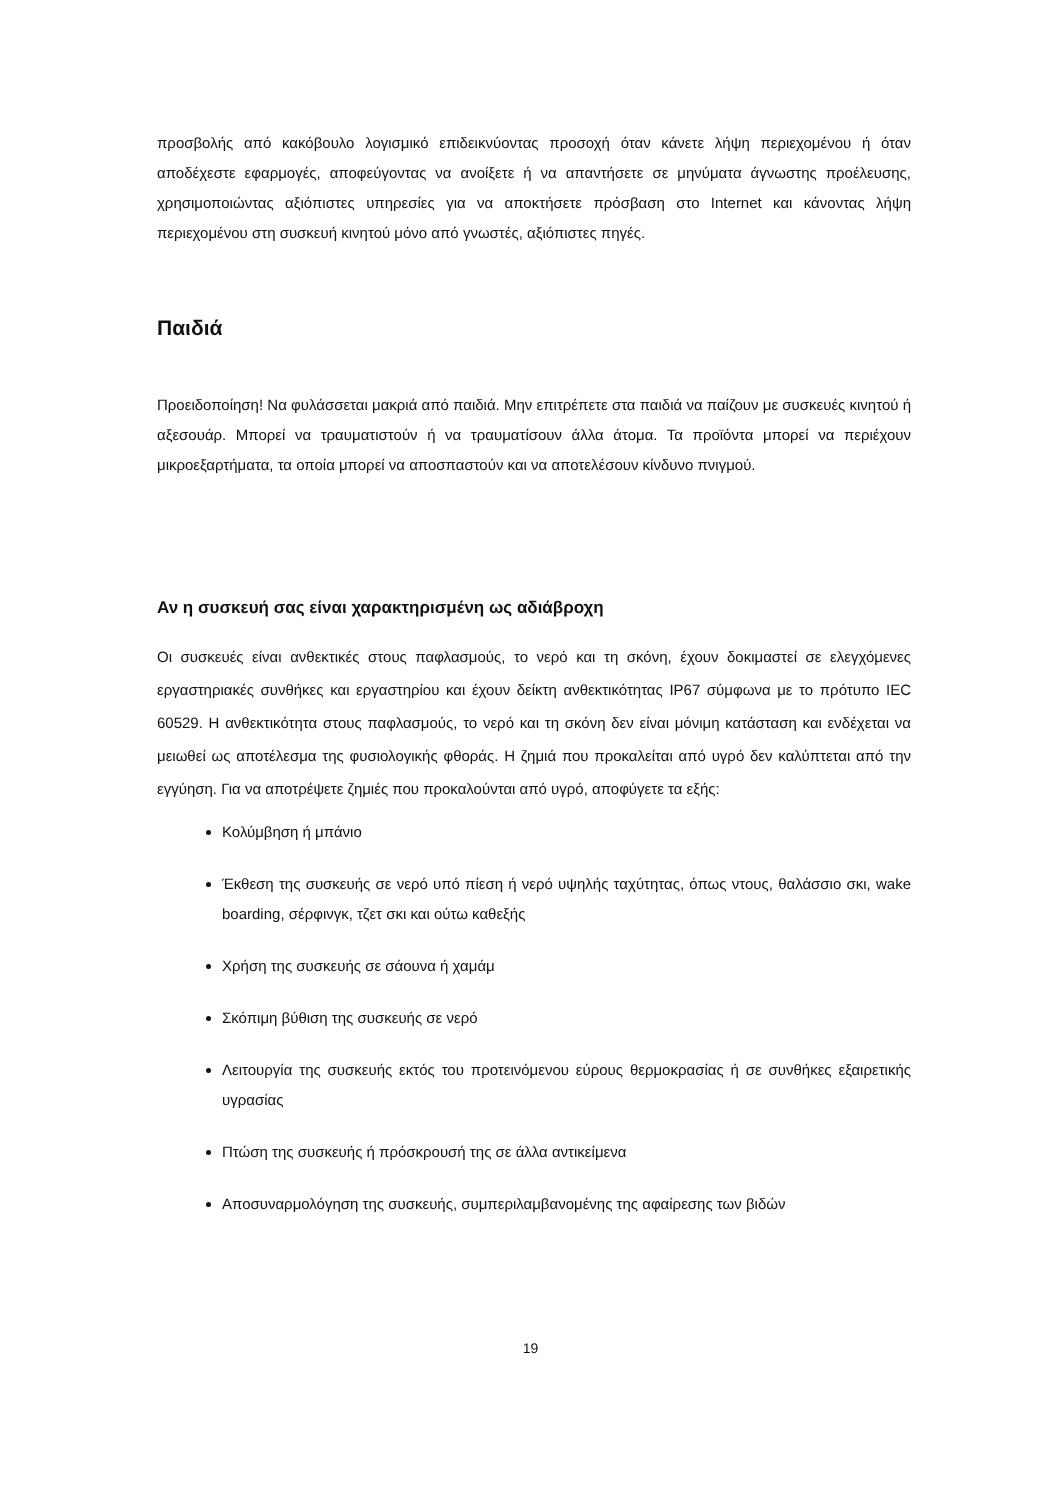προσβολής από κακόβουλο λογισμικό επιδεικνύοντας προσοχή όταν κάνετε λήψη περιεχομένου ή όταν αποδέχεστε εφαρμογές, αποφεύγοντας να ανοίξετε ή να απαντήσετε σε μηνύματα άγνωστης προέλευσης, χρησιμοποιώντας αξιόπιστες υπηρεσίες για να αποκτήσετε πρόσβαση στο Internet και κάνοντας λήψη περιεχομένου στη συσκευή κινητού μόνο από γνωστές, αξιόπιστες πηγές.
Παιδιά
Προειδοποίηση! Να φυλάσσεται μακριά από παιδιά. Μην επιτρέπετε στα παιδιά να παίζουν με συσκευές κινητού ή αξεσουάρ. Μπορεί να τραυματιστούν ή να τραυματίσουν άλλα άτομα. Τα προϊόντα μπορεί να περιέχουν μικροεξαρτήματα, τα οποία μπορεί να αποσπαστούν και να αποτελέσουν κίνδυνο πνιγμού.
Αν η συσκευή σας είναι χαρακτηρισμένη ως αδιάβροχη
Οι συσκευές είναι ανθεκτικές στους παφλασμούς, το νερό και τη σκόνη, έχουν δοκιμαστεί σε ελεγχόμενες εργαστηριακές συνθήκες και εργαστηρίου και έχουν δείκτη ανθεκτικότητας IP67 σύμφωνα με το πρότυπο IEC 60529. Η ανθεκτικότητα στους παφλασμούς, το νερό και τη σκόνη δεν είναι μόνιμη κατάσταση και ενδέχεται να μειωθεί ως αποτέλεσμα της φυσιολογικής φθοράς. Η ζημιά που προκαλείται από υγρό δεν καλύπτεται από την εγγύηση. Για να αποτρέψετε ζημιές που προκαλούνται από υγρό, αποφύγετε τα εξής:
Κολύμβηση ή μπάνιο
Έκθεση της συσκευής σε νερό υπό πίεση ή νερό υψηλής ταχύτητας, όπως ντους, θαλάσσιο σκι, wake boarding, σέρφινγκ, τζετ σκι και ούτω καθεξής
Χρήση της συσκευής σε σάουνα ή χαμάμ
Σκόπιμη βύθιση της συσκευής σε νερό
Λειτουργία της συσκευής εκτός του προτεινόμενου εύρους θερμοκρασίας ή σε συνθήκες εξαιρετικής υγρασίας
Πτώση της συσκευής ή πρόσκρουσή της σε άλλα αντικείμενα
Αποσυναρμολόγηση της συσκευής, συμπεριλαμβανομένης της αφαίρεσης των βιδών
19